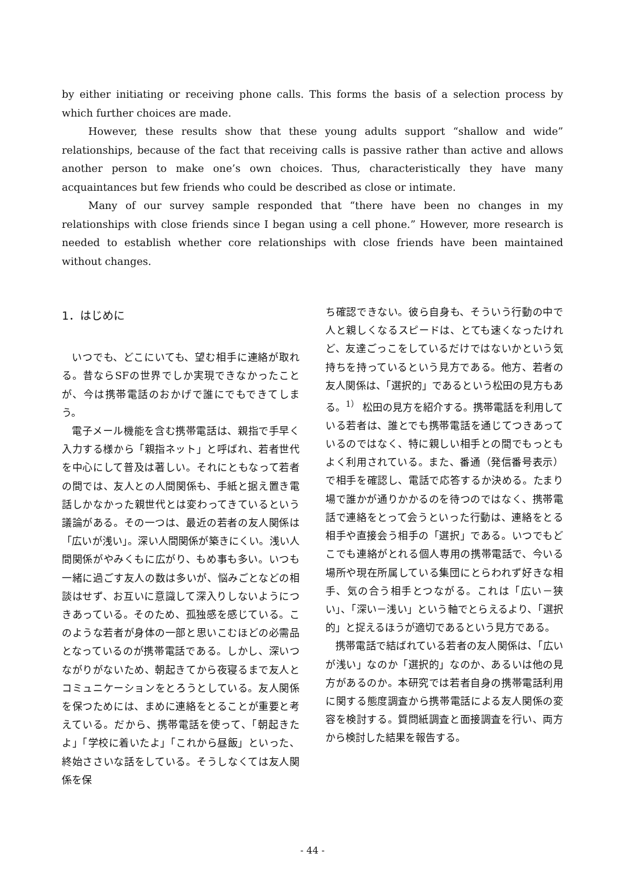by either initiating or receiving phone calls. This forms the basis of a selection process by which further choices are made.
However, these results show that these young adults support “shallow and wide” relationships, because of the fact that receiving calls is passive rather than active and allows another person to make one’s own choices. Thus, characteristically they have many acquaintances but few friends who could be described as close or intimate.
Many of our survey sample responded that “there have been no changes in my relationships with close friends since I began using a cell phone.” However, more research is needed to establish whether core relationships with close friends have been maintained without changes.
1．はじめに
いつでも、どこにいても、望む相手に連絡が取れる。昔ならSFの世界でしか実現できなかったことが、今は携帯電話のおかげで誰にでもできてしまう。
電子メール機能を含む携帯電話は、親指で手早く入力する様から「親指ネット」と呼ばれ、若者世代を中心にして普及は著しい。それにともなって若者の間では、友人との人間関係も、手紙と据え置き電話しかなかった親世代とは変わってきているという議論がある。その一つは、最近の若者の友人関係は「広いが浅い」。深い人間関係が築きにくい。浅い人間関係がやみくもに広がり、もめ事も多い。いつも一緒に過ごす友人の数は多いが、悩みごとなどの相談はせず、お互いに意識して深入りしないようにつきあっている。そのため、孤独感を感じている。このような若者が身体の一部と思いこむほどの必需品となっているのが携帯電話である。しかし、深いつながりがないため、朝起きてから夜寝るまで友人とコミュニケーションをとろうとしている。友人関係を保つためには、まめに連絡をとることが重要と考えている。だから、携帯電話を使って、「朝起きたよ」「学校に着いたよ」「これから昼飯」といった、終始ささいな話をしている。そうしなくては友人関係を保
ち確認できない。彼ら自身も、そういう行動の中で人と親しくなるスピードは、とても速くなったけれど、友達ごっこをしているだけではないかという気持ちを持っているという見方である。他方、若者の友人関係は、「選択的」であるという松田の見方もある。<sup>1）</sup> 松田の見方を紹介する。携帯電話を利用している若者は、誰とでも携帯電話を通じてつきあっているのではなく、特に親しい相手との間でもっともよく利用されている。また、番通（発信番号表示）で相手を確認し、電話で応答するか決める。たまり場で誰かが通りかかるのを待つのではなく、携帯電話で連絡をとって会うといった行動は、連絡をとる相手や直接会う相手の「選択」である。いつでもどこでも連絡がとれる個人専用の携帯電話で、今いる場所や現在所属している集団にとらわれず好きな相手、気の合う相手とつながる。これは「広い－狭い」、「深い－浅い」という軸でとらえるより、「選択的」と捉えるほうが適切であるという見方である。
携帯電話で結ばれている若者の友人関係は、「広いが浅い」なのか「選択的」なのか、あるいは他の見方があるのか。本研究では若者自身の携帯電話利用に関する態度調査から携帯電話による友人関係の変容を検討する。質問紙調査と面接調査を行い、両方から検討した結果を報告する。
- 44 -